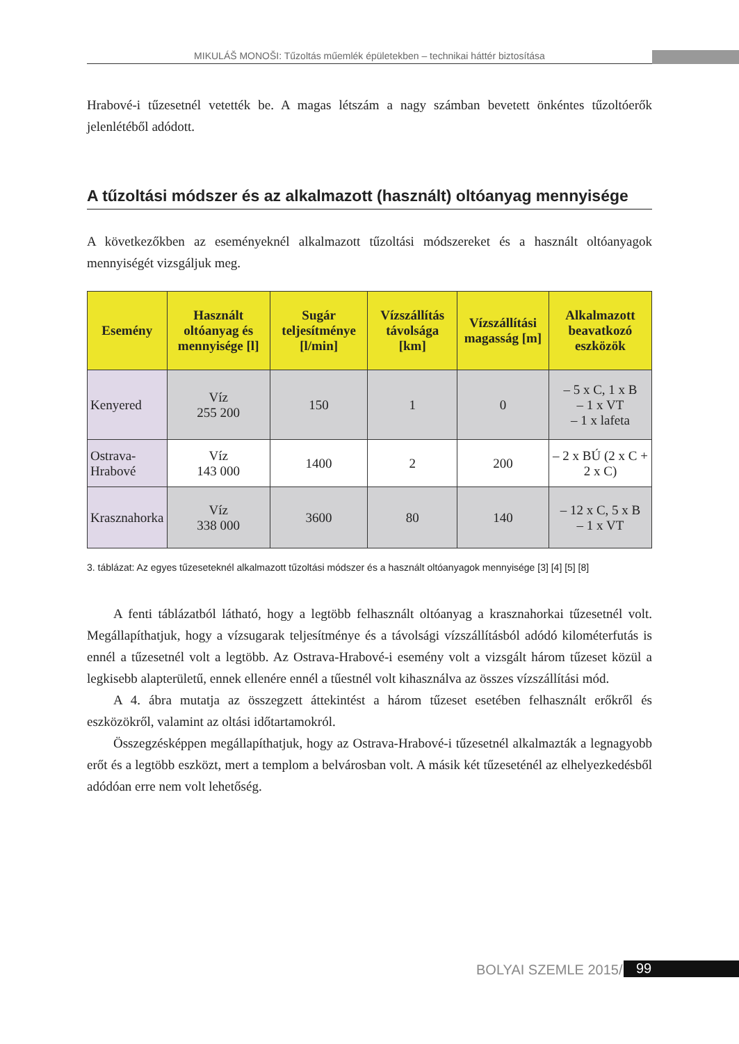MIKULÁŠ MONOŠI: Tűzoltás műemlék épületekben – technikai háttér biztosítása
Hrabové-i tűzesetnél vetették be. A magas létszám a nagy számban bevetett önkéntes tűzoltóerők jelenlétéből adódott.
A tűzoltási módszer és az alkalmazott (használt) oltóanyag mennyisége
A következőkben az eseményeknél alkalmazott tűzoltási módszereket és a használt oltóanyagok mennyiségét vizsgáljuk meg.
| Esemény | Használt oltóanyag és mennyisége [l] | Sugár teljesítménye [l/min] | Vízszállítás távolsága [km] | Vízszállítási magasság [m] | Alkalmazott beavatkozó eszközök |
| --- | --- | --- | --- | --- | --- |
| Kenyered | Víz 255 200 | 150 | 1 | 0 | – 5 x C, 1 x B – 1 x VT – 1 x lafeta |
| Ostrava- Hrabové | Víz 143 000 | 1400 | 2 | 200 | – 2 x BÚ (2 x C + 2 x C) |
| Krasznahorka | Víz 338 000 | 3600 | 80 | 140 | – 12 x C, 5 x B – 1 x VT |
3. táblázat: Az egyes tűzeseteknél alkalmazott tűzoltási módszer és a használt oltóanyagok mennyisége [3] [4] [5] [8]
A fenti táblázatból látható, hogy a legtöbb felhasznált oltóanyag a krasznahorkai tűzesetnél volt. Megállapíthatjuk, hogy a vízsugarak teljesítménye és a távolsági vízszállításból adódó kilométerfutás is ennél a tűzesetnél volt a legtöbb. Az Ostrava-Hrabové-i esemény volt a vizsgált három tűzeset közül a legkisebb alapterületű, ennek ellenére ennél a tűestnél volt kihasználva az összes vízszállítási mód.
A 4. ábra mutatja az összegzett áttekintést a három tűzeset esetében felhasznált erőkről és eszközökről, valamint az oltási időtartamokról.
Összegzésképpen megállapíthatjuk, hogy az Ostrava-Hrabové-i tűzesetnél alkalmazták a legnagyobb erőt és a legtöbb eszközt, mert a templom a belvárosban volt. A másik két tűzeseténél az elhelyezkedésből adódóan erre nem volt lehetőség.
BOLYAI SZEMLE 2015/1 99